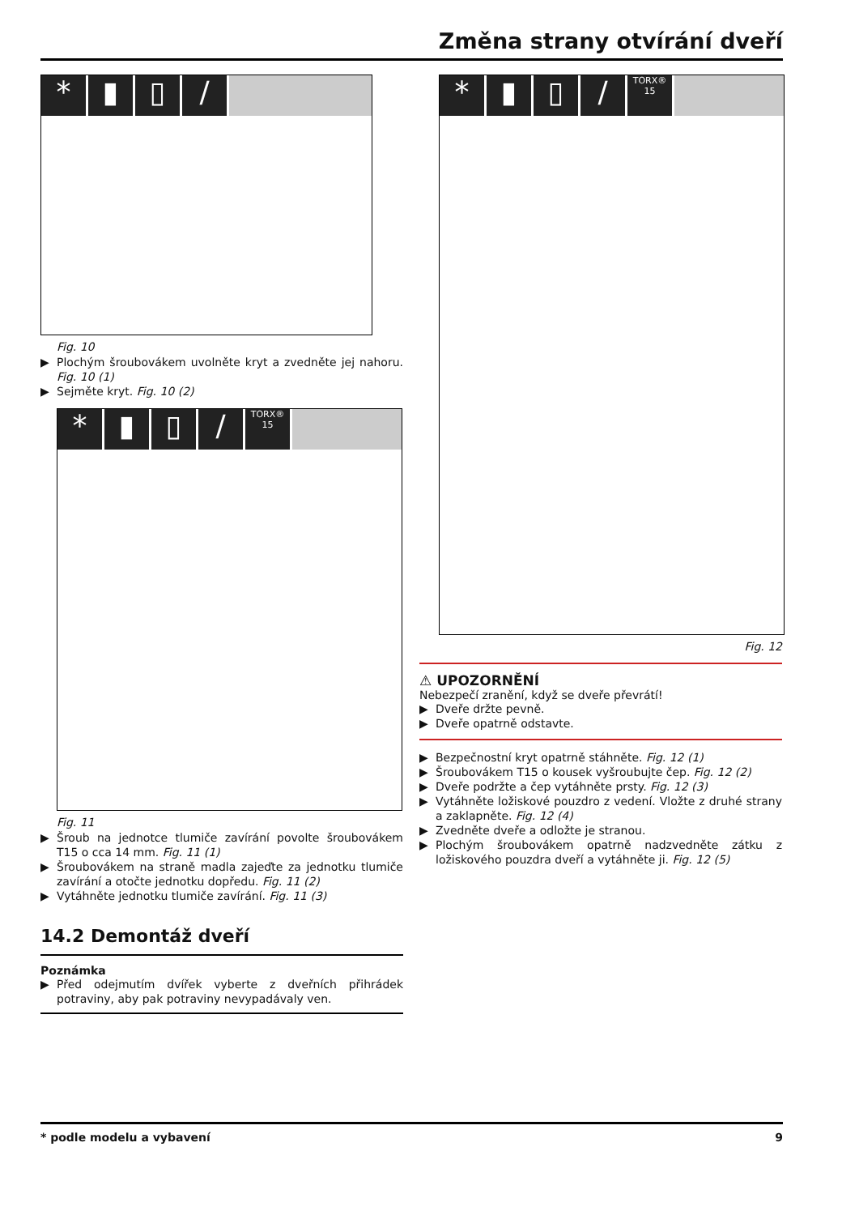Změna strany otvírání dveří
* ▮ ▯ /
Fig. 10
▶ Plochým šroubovákem uvolněte kryt a zvedněte jej nahoru. Fig. 10 (1)
▶ Sejměte kryt. Fig. 10 (2)
* ▮ ▯ / TORX® 15
Fig. 11
▶ Šroub na jednotce tlumiče zavírání povolte šroubovákem T15 o cca 14 mm. Fig. 11 (1)
▶ Šroubovákem na straně madla zajeďte za jednotku tlumiče zavírání a otočte jednotku dopředu. Fig. 11 (2)
▶ Vytáhněte jednotku tlumiče zavírání. Fig. 11 (3)
14.2 Demontáž dveří
Poznámka
▶ Před odejmutím dvířek vyberte z dveřních přihrádek potraviny, aby pak potraviny nevypadávaly ven.
* ▮ ▯ / TORX® 15
Fig. 12
⚠ UPOZORNĚNÍ
Nebezpečí zranění, když se dveře převrátí!
▶ Dveře držte pevně.
▶ Dveře opatrně odstavte.
▶ Bezpečnostní kryt opatrně stáhněte. Fig. 12 (1)
▶ Šroubovákem T15 o kousek vyšroubujte čep. Fig. 12 (2)
▶ Dveře podržte a čep vytáhněte prsty. Fig. 12 (3)
▶ Vytáhněte ložiskové pouzdro z vedení. Vložte z druhé strany a zaklapněte. Fig. 12 (4)
▶ Zvedněte dveře a odložte je stranou.
▶ Plochým šroubovákem opatrně nadzvedněte zátku z ložiskového pouzdra dveří a vytáhněte ji. Fig. 12 (5)
* podle modelu a vybavení 9